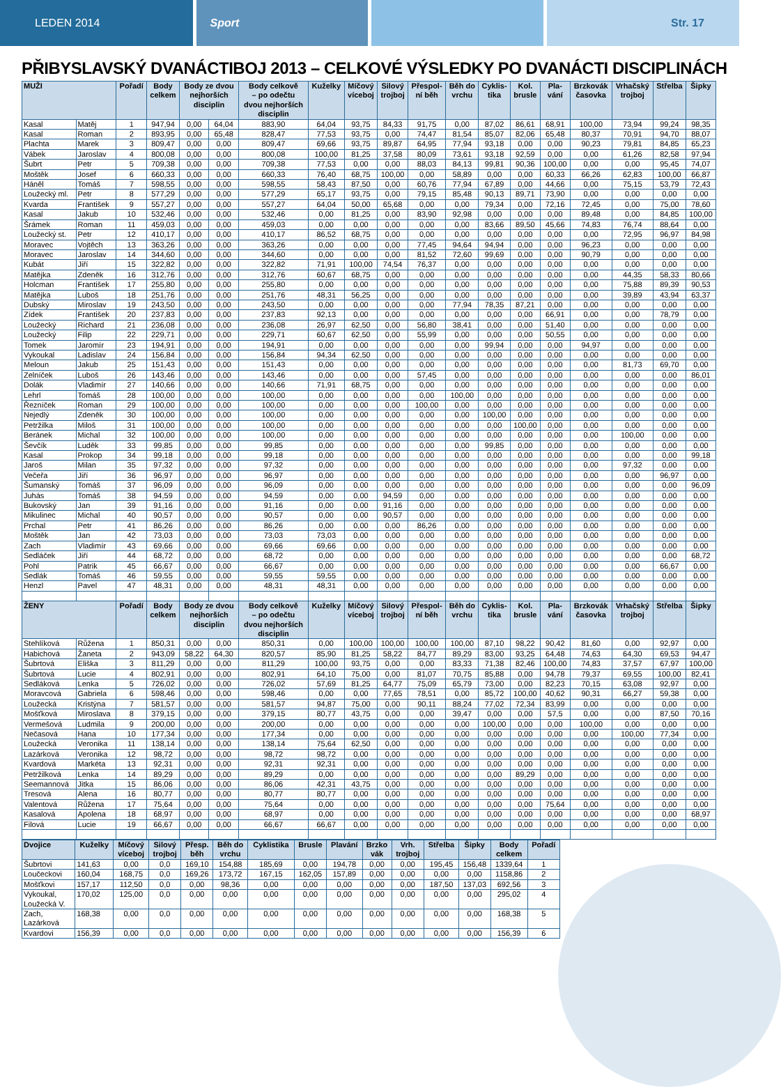LEDEN 2014 Sport Str. 17
PŘIBYSLAVSKÝ DVANÁCTIBOJ 2013 – CELKOVÉ VÝSLEDKY PO DVANÁCTI DISCIPLINÁCH
| MUŽI | | Pořadí | Body celkem | Body ze dvou nejhorších disciplin | | Body celkově – po odečtu dvou nejhorších disciplin | Kuželky | Míčový víceboj | Silový trojboj | Přespol- ní běh | Běh do vrchu | Cyklis- tika | Kol. brusle | Pla- vání | Brzkovák časovka | Vrhačský trojboj | Střelba | Šipky |
| --- | --- | --- | --- | --- | --- | --- | --- | --- | --- | --- | --- | --- | --- | --- | --- | --- | --- | --- |
| Kasal | Matěj | 1 | 947,94 | 0,00 | 64,04 | 883,90 | 64,04 | 93,75 | 84,33 | 91,75 | 0,00 | 87,02 | 86,61 | 68,91 | 100,00 | 73,94 | 99,24 | 98,35 |
| Kasal | Roman | 2 | 893,95 | 0,00 | 65,48 | 828,47 | 77,53 | 93,75 | 0,00 | 74,47 | 81,54 | 85,07 | 82,06 | 65,48 | 80,37 | 70,91 | 94,70 | 88,07 |
| Plachta | Marek | 3 | 809,47 | 0,00 | 0,00 | 809,47 | 69,66 | 93,75 | 89,87 | 64,95 | 77,94 | 93,18 | 0,00 | 0,00 | 90,23 | 79,81 | 84,85 | 65,23 |
| Vábek | Jaroslav | 4 | 800,08 | 0,00 | 0,00 | 800,08 | 100,00 | 81,25 | 37,58 | 80,09 | 73,61 | 93,18 | 92,59 | 0,00 | 0,00 | 61,26 | 82,58 | 97,94 |
| Šubrt | Petr | 5 | 709,38 | 0,00 | 0,00 | 709,38 | 77,53 | 0,00 | 0,00 | 88,03 | 84,13 | 99,81 | 90,36 | 100,00 | 0,00 | 0,00 | 95,45 | 74,07 |
| Moštěk | Josef | 6 | 660,33 | 0,00 | 0,00 | 660,33 | 76,40 | 68,75 | 100,00 | 0,00 | 58,89 | 0,00 | 0,00 | 60,33 | 66,26 | 62,83 | 100,00 | 66,87 |
| Háněl | Tomáš | 7 | 598,55 | 0,00 | 0,00 | 598,55 | 58,43 | 87,50 | 0,00 | 60,76 | 77,94 | 67,89 | 0,00 | 44,66 | 0,00 | 75,15 | 53,79 | 72,43 |
| Loužecký ml. | Petr | 8 | 577,29 | 0,00 | 0,00 | 577,29 | 65,17 | 93,75 | 0,00 | 79,15 | 85,48 | 90,13 | 89,71 | 73,90 | 0,00 | 0,00 | 0,00 | 0,00 |
| Kvarda | František | 9 | 557,27 | 0,00 | 0,00 | 557,27 | 64,04 | 50,00 | 65,68 | 0,00 | 0,00 | 79,34 | 0,00 | 72,16 | 72,45 | 0,00 | 75,00 | 78,60 |
| Kasal | Jakub | 10 | 532,46 | 0,00 | 0,00 | 532,46 | 0,00 | 81,25 | 0,00 | 83,90 | 92,98 | 0,00 | 0,00 | 0,00 | 89,48 | 0,00 | 84,85 | 100,00 |
| Šrámek | Roman | 11 | 459,03 | 0,00 | 0,00 | 459,03 | 0,00 | 0,00 | 0,00 | 0,00 | 0,00 | 83,66 | 89,50 | 45,66 | 74,83 | 76,74 | 88,64 | 0,00 |
| Loužecký st. | Petr | 12 | 410,17 | 0,00 | 0,00 | 410,17 | 86,52 | 68,75 | 0,00 | 0,00 | 0,00 | 0,00 | 0,00 | 0,00 | 0,00 | 72,95 | 96,97 | 84,98 |
| Moravec | Vojtěch | 13 | 363,26 | 0,00 | 0,00 | 363,26 | 0,00 | 0,00 | 0,00 | 77,45 | 94,64 | 94,94 | 0,00 | 0,00 | 96,23 | 0,00 | 0,00 | 0,00 |
| Moravec | Jaroslav | 14 | 344,60 | 0,00 | 0,00 | 344,60 | 0,00 | 0,00 | 0,00 | 81,52 | 72,60 | 99,69 | 0,00 | 0,00 | 90,79 | 0,00 | 0,00 | 0,00 |
| Kubát | Jiří | 15 | 322,82 | 0,00 | 0,00 | 322,82 | 71,91 | 100,00 | 74,54 | 76,37 | 0,00 | 0,00 | 0,00 | 0,00 | 0,00 | 0,00 | 0,00 | 0,00 |
| Matějka | Zdeněk | 16 | 312,76 | 0,00 | 0,00 | 312,76 | 60,67 | 68,75 | 0,00 | 0,00 | 0,00 | 0,00 | 0,00 | 0,00 | 0,00 | 44,35 | 58,33 | 80,66 |
| Holcman | František | 17 | 255,80 | 0,00 | 0,00 | 255,80 | 0,00 | 0,00 | 0,00 | 0,00 | 0,00 | 0,00 | 0,00 | 0,00 | 0,00 | 75,88 | 89,39 | 90,53 |
| Matějka | Luboš | 18 | 251,76 | 0,00 | 0,00 | 251,76 | 48,31 | 56,25 | 0,00 | 0,00 | 0,00 | 0,00 | 0,00 | 0,00 | 0,00 | 39,89 | 43,94 | 63,37 |
| Dubský | Miroslav | 19 | 243,50 | 0,00 | 0,00 | 243,50 | 0,00 | 0,00 | 0,00 | 0,00 | 77,94 | 78,35 | 87,21 | 0,00 | 0,00 | 0,00 | 0,00 | 0,00 |
| Zídek | František | 20 | 237,83 | 0,00 | 0,00 | 237,83 | 92,13 | 0,00 | 0,00 | 0,00 | 0,00 | 0,00 | 0,00 | 66,91 | 0,00 | 0,00 | 78,79 | 0,00 |
| Loužecký | Richard | 21 | 236,08 | 0,00 | 0,00 | 236,08 | 26,97 | 62,50 | 0,00 | 56,80 | 38,41 | 0,00 | 0,00 | 51,40 | 0,00 | 0,00 | 0,00 | 0,00 |
| Loužecký | Filip | 22 | 229,71 | 0,00 | 0,00 | 229,71 | 60,67 | 62,50 | 0,00 | 55,99 | 0,00 | 0,00 | 0,00 | 50,55 | 0,00 | 0,00 | 0,00 | 0,00 |
| Tomek | Jaromír | 23 | 194,91 | 0,00 | 0,00 | 194,91 | 0,00 | 0,00 | 0,00 | 0,00 | 0,00 | 99,94 | 0,00 | 0,00 | 94,97 | 0,00 | 0,00 | 0,00 |
| Vykoukal | Ladislav | 24 | 156,84 | 0,00 | 0,00 | 156,84 | 94,34 | 62,50 | 0,00 | 0,00 | 0,00 | 0,00 | 0,00 | 0,00 | 0,00 | 0,00 | 0,00 | 0,00 |
| Meloun | Jakub | 25 | 151,43 | 0,00 | 0,00 | 151,43 | 0,00 | 0,00 | 0,00 | 0,00 | 0,00 | 0,00 | 0,00 | 0,00 | 0,00 | 81,73 | 69,70 | 0,00 |
| Zelníček | Luboš | 26 | 143,46 | 0,00 | 0,00 | 143,46 | 0,00 | 0,00 | 0,00 | 57,45 | 0,00 | 0,00 | 0,00 | 0,00 | 0,00 | 0,00 | 0,00 | 86,01 |
| Dolák | Vladimír | 27 | 140,66 | 0,00 | 0,00 | 140,66 | 71,91 | 68,75 | 0,00 | 0,00 | 0,00 | 0,00 | 0,00 | 0,00 | 0,00 | 0,00 | 0,00 | 0,00 |
| Lehrl | Tomáš | 28 | 100,00 | 0,00 | 0,00 | 100,00 | 0,00 | 0,00 | 0,00 | 0,00 | 100,00 | 0,00 | 0,00 | 0,00 | 0,00 | 0,00 | 0,00 | 0,00 |
| Řezníček | Roman | 29 | 100,00 | 0,00 | 0,00 | 100,00 | 0,00 | 0,00 | 0,00 | 100,00 | 0,00 | 0,00 | 0,00 | 0,00 | 0,00 | 0,00 | 0,00 | 0,00 |
| Nejedlý | Zdeněk | 30 | 100,00 | 0,00 | 0,00 | 100,00 | 0,00 | 0,00 | 0,00 | 0,00 | 0,00 | 100,00 | 0,00 | 0,00 | 0,00 | 0,00 | 0,00 | 0,00 |
| Petržilka | Miloš | 31 | 100,00 | 0,00 | 0,00 | 100,00 | 0,00 | 0,00 | 0,00 | 0,00 | 0,00 | 0,00 | 100,00 | 0,00 | 0,00 | 0,00 | 0,00 | 0,00 |
| Beránek | Michal | 32 | 100,00 | 0,00 | 0,00 | 100,00 | 0,00 | 0,00 | 0,00 | 0,00 | 0,00 | 0,00 | 0,00 | 0,00 | 0,00 | 100,00 | 0,00 | 0,00 |
| Ševčík | Luděk | 33 | 99,85 | 0,00 | 0,00 | 99,85 | 0,00 | 0,00 | 0,00 | 0,00 | 0,00 | 99,85 | 0,00 | 0,00 | 0,00 | 0,00 | 0,00 | 0,00 |
| Kasal | Prokop | 34 | 99,18 | 0,00 | 0,00 | 99,18 | 0,00 | 0,00 | 0,00 | 0,00 | 0,00 | 0,00 | 0,00 | 0,00 | 0,00 | 0,00 | 0,00 | 99,18 |
| Jaroš | Milan | 35 | 97,32 | 0,00 | 0,00 | 97,32 | 0,00 | 0,00 | 0,00 | 0,00 | 0,00 | 0,00 | 0,00 | 0,00 | 0,00 | 97,32 | 0,00 | 0,00 |
| Večeřa | Jiří | 36 | 96,97 | 0,00 | 0,00 | 96,97 | 0,00 | 0,00 | 0,00 | 0,00 | 0,00 | 0,00 | 0,00 | 0,00 | 0,00 | 0,00 | 96,97 | 0,00 |
| Šumanský | Tomáš | 37 | 96,09 | 0,00 | 0,00 | 96,09 | 0,00 | 0,00 | 0,00 | 0,00 | 0,00 | 0,00 | 0,00 | 0,00 | 0,00 | 0,00 | 0,00 | 96,09 |
| Juhás | Tomáš | 38 | 94,59 | 0,00 | 0,00 | 94,59 | 0,00 | 0,00 | 94,59 | 0,00 | 0,00 | 0,00 | 0,00 | 0,00 | 0,00 | 0,00 | 0,00 | 0,00 |
| Bukovský | Jan | 39 | 91,16 | 0,00 | 0,00 | 91,16 | 0,00 | 0,00 | 91,16 | 0,00 | 0,00 | 0,00 | 0,00 | 0,00 | 0,00 | 0,00 | 0,00 | 0,00 |
| Mikulinec | Michal | 40 | 90,57 | 0,00 | 0,00 | 90,57 | 0,00 | 0,00 | 90,57 | 0,00 | 0,00 | 0,00 | 0,00 | 0,00 | 0,00 | 0,00 | 0,00 | 0,00 |
| Prchal | Petr | 41 | 86,26 | 0,00 | 0,00 | 86,26 | 0,00 | 0,00 | 0,00 | 86,26 | 0,00 | 0,00 | 0,00 | 0,00 | 0,00 | 0,00 | 0,00 | 0,00 |
| Moštěk | Jan | 42 | 73,03 | 0,00 | 0,00 | 73,03 | 73,03 | 0,00 | 0,00 | 0,00 | 0,00 | 0,00 | 0,00 | 0,00 | 0,00 | 0,00 | 0,00 | 0,00 |
| Zach | Vladimír | 43 | 69,66 | 0,00 | 0,00 | 69,66 | 69,66 | 0,00 | 0,00 | 0,00 | 0,00 | 0,00 | 0,00 | 0,00 | 0,00 | 0,00 | 0,00 | 0,00 |
| Sedláček | Jiří | 44 | 68,72 | 0,00 | 0,00 | 68,72 | 0,00 | 0,00 | 0,00 | 0,00 | 0,00 | 0,00 | 0,00 | 0,00 | 0,00 | 0,00 | 0,00 | 68,72 |
| Pohl | Patrik | 45 | 66,67 | 0,00 | 0,00 | 66,67 | 0,00 | 0,00 | 0,00 | 0,00 | 0,00 | 0,00 | 0,00 | 0,00 | 0,00 | 0,00 | 66,67 | 0,00 |
| Sedlák | Tomáš | 46 | 59,55 | 0,00 | 0,00 | 59,55 | 59,55 | 0,00 | 0,00 | 0,00 | 0,00 | 0,00 | 0,00 | 0,00 | 0,00 | 0,00 | 0,00 | 0,00 |
| Henzl | Pavel | 47 | 48,31 | 0,00 | 0,00 | 48,31 | 48,31 | 0,00 | 0,00 | 0,00 | 0,00 | 0,00 | 0,00 | 0,00 | 0,00 | 0,00 | 0,00 | 0,00 |
| ŽENY | | Pořadí | Body celkem | Body ze dvou nejhorších disciplin | | Body celkově – po odečtu dvou nejhorších disciplin | Kuželky | Míčový víceboj | Silový trojboj | Přespol- ní běh | Běh do vrchu | Cyklis- tika | Kol. brusle | Pla- vání | Brzkovák časovka | Vrhačský trojboj | Střelba | Šipky |
| Stehlíková | Růžena | 1 | 850,31 | 0,00 | 0,00 | 850,31 | 0,00 | 100,00 | 100,00 | 100,00 | 100,00 | 87,10 | 98,22 | 90,42 | 81,60 | 0,00 | 92,97 | 0,00 |
| Habichová | Žaneta | 2 | 943,09 | 58,22 | 64,30 | 820,57 | 85,90 | 81,25 | 58,22 | 84,77 | 89,29 | 83,00 | 93,25 | 64,48 | 74,63 | 64,30 | 69,53 | 94,47 |
| Šubrtová | Eliška | 3 | 811,29 | 0,00 | 0,00 | 811,29 | 100,00 | 93,75 | 0,00 | 0,00 | 83,33 | 71,38 | 82,46 | 100,00 | 74,83 | 37,57 | 67,97 | 100,00 |
| Šubrtová | Lucie | 4 | 802,91 | 0,00 | 0,00 | 802,91 | 64,10 | 75,00 | 0,00 | 81,07 | 70,75 | 85,88 | 0,00 | 94,78 | 79,37 | 69,55 | 100,00 | 82,41 |
| Sedláková | Lenka | 5 | 726,02 | 0,00 | 0,00 | 726,02 | 57,69 | 81,25 | 64,77 | 75,09 | 65,79 | 73,00 | 0,00 | 82,23 | 70,15 | 63,08 | 92,97 | 0,00 |
| Moravcová | Gabriela | 6 | 598,46 | 0,00 | 0,00 | 598,46 | 0,00 | 0,00 | 77,65 | 78,51 | 0,00 | 85,72 | 100,00 | 40,62 | 90,31 | 66,27 | 59,38 | 0,00 |
| Loužecká | Kristýna | 7 | 581,57 | 0,00 | 0,00 | 581,57 | 94,87 | 75,00 | 0,00 | 90,11 | 88,24 | 77,02 | 72,34 | 83,99 | 0,00 | 0,00 | 0,00 | 0,00 |
| Mošťková | Miroslava | 8 | 379,15 | 0,00 | 0,00 | 379,15 | 80,77 | 43,75 | 0,00 | 0,00 | 39,47 | 0,00 | 0,00 | 57,5 | 0,00 | 0,00 | 87,50 | 70,16 |
| Vermešová | Ludmila | 9 | 200,00 | 0,00 | 0,00 | 200,00 | 0,00 | 0,00 | 0,00 | 0,00 | 0,00 | 100,00 | 0,00 | 0,00 | 100,00 | 0,00 | 0,00 | 0,00 |
| Nečasová | Hana | 10 | 177,34 | 0,00 | 0,00 | 177,34 | 0,00 | 0,00 | 0,00 | 0,00 | 0,00 | 0,00 | 0,00 | 0,00 | 0,00 | 100,00 | 77,34 | 0,00 |
| Loužecká | Veronika | 11 | 138,14 | 0,00 | 0,00 | 138,14 | 75,64 | 62,50 | 0,00 | 0,00 | 0,00 | 0,00 | 0,00 | 0,00 | 0,00 | 0,00 | 0,00 | 0,00 |
| Lazárková | Veronika | 12 | 98,72 | 0,00 | 0,00 | 98,72 | 98,72 | 0,00 | 0,00 | 0,00 | 0,00 | 0,00 | 0,00 | 0,00 | 0,00 | 0,00 | 0,00 | 0,00 |
| Kvardová | Markéta | 13 | 92,31 | 0,00 | 0,00 | 92,31 | 92,31 | 0,00 | 0,00 | 0,00 | 0,00 | 0,00 | 0,00 | 0,00 | 0,00 | 0,00 | 0,00 | 0,00 |
| Petržilková | Lenka | 14 | 89,29 | 0,00 | 0,00 | 89,29 | 0,00 | 0,00 | 0,00 | 0,00 | 0,00 | 0,00 | 89,29 | 0,00 | 0,00 | 0,00 | 0,00 | 0,00 |
| Seemannová | Jitka | 15 | 86,06 | 0,00 | 0,00 | 86,06 | 42,31 | 43,75 | 0,00 | 0,00 | 0,00 | 0,00 | 0,00 | 0,00 | 0,00 | 0,00 | 0,00 | 0,00 |
| Tresová | Alena | 16 | 80,77 | 0,00 | 0,00 | 80,77 | 80,77 | 0,00 | 0,00 | 0,00 | 0,00 | 0,00 | 0,00 | 0,00 | 0,00 | 0,00 | 0,00 | 0,00 |
| Valentová | Růžena | 17 | 75,64 | 0,00 | 0,00 | 75,64 | 0,00 | 0,00 | 0,00 | 0,00 | 0,00 | 0,00 | 0,00 | 75,64 | 0,00 | 0,00 | 0,00 | 0,00 |
| Kasalová | Apolena | 18 | 68,97 | 0,00 | 0,00 | 68,97 | 0,00 | 0,00 | 0,00 | 0,00 | 0,00 | 0,00 | 0,00 | 0,00 | 0,00 | 0,00 | 0,00 | 68,97 |
| Filová | Lucie | 19 | 66,67 | 0,00 | 0,00 | 66,67 | 66,67 | 0,00 | 0,00 | 0,00 | 0,00 | 0,00 | 0,00 | 0,00 | 0,00 | 0,00 | 0,00 | 0,00 |
| Dvojice | Kuželky | Míčový víceboj | Silový trojboj | Přesp. běh | Běh do vrchu | Cyklistika | Brusle | Plavání | Brzko vák | Vrh. trojboj | Střelba | Šipky | Body celkem | Pořadí |
| --- | --- | --- | --- | --- | --- | --- | --- | --- | --- | --- | --- | --- | --- | --- |
| Šubrtovi | 141,63 | 0,00 | 0,0 | 169,10 | 154,88 | 185,69 | 0,00 | 194,78 | 0,00 | 0,00 | 195,45 | 156,48 | 1339,64 | 1 |
| Loučeckovi | 160,04 | 168,75 | 0,0 | 169,26 | 173,72 | 167,15 | 162,05 | 157,89 | 0,00 | 0,00 | 0,00 | 0,00 | 1158,86 | 2 |
| Mošťkovi | 157,17 | 112,50 | 0,0 | 0,00 | 98,36 | 0,00 | 0,00 | 0,00 | 0,00 | 0,00 | 187,50 | 137,03 | 692,56 | 3 |
| Vykoukal, Loužecká V. | 170,02 | 125,00 | 0,0 | 0,00 | 0,00 | 0,00 | 0,00 | 0,00 | 0,00 | 0,00 | 0,00 | 0,00 | 295,02 | 4 |
| Zach, Lazárková | 168,38 | 0,00 | 0,0 | 0,00 | 0,00 | 0,00 | 0,00 | 0,00 | 0,00 | 0,00 | 0,00 | 0,00 | 168,38 | 5 |
| Kvardovi | 156,39 | 0,00 | 0,0 | 0,00 | 0,00 | 0,00 | 0,00 | 0,00 | 0,00 | 0,00 | 0,00 | 0,00 | 156,39 | 6 |